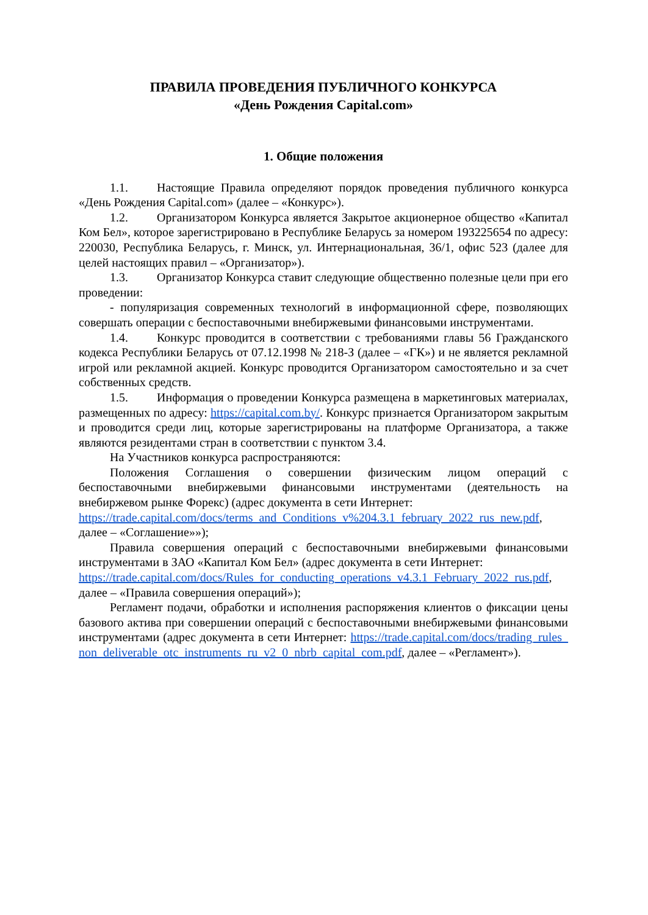ПРАВИЛА ПРОВЕДЕНИЯ ПУБЛИЧНОГО КОНКУРСА
«День Рождения Capital.com»
1. Общие положения
1.1. Настоящие Правила определяют порядок проведения публичного конкурса «День Рождения Capital.com» (далее – «Конкурс»).
1.2. Организатором Конкурса является Закрытое акционерное общество «Капитал Ком Бел», которое зарегистрировано в Республике Беларусь за номером 193225654 по адресу: 220030, Республика Беларусь, г. Минск, ул. Интернациональная, 36/1, офис 523 (далее для целей настоящих правил – «Организатор»).
1.3. Организатор Конкурса ставит следующие общественно полезные цели при его проведении:
- популяризация современных технологий в информационной сфере, позволяющих совершать операции с беспоставочными внебиржевыми финансовыми инструментами.
1.4. Конкурс проводится в соответствии с требованиями главы 56 Гражданского кодекса Республики Беларусь от 07.12.1998 № 218-З (далее – «ГК») и не является рекламной игрой или рекламной акцией. Конкурс проводится Организатором самостоятельно и за счет собственных средств.
1.5. Информация о проведении Конкурса размещена в маркетинговых материалах, размещенных по адресу: https://capital.com.by/. Конкурс признается Организатором закрытым и проводится среди лиц, которые зарегистрированы на платформе Организатора, а также являются резидентами стран в соответствии с пунктом 3.4.
На Участников конкурса распространяются:
Положения Соглашения о совершении физическим лицом операций с беспоставочными внебиржевыми финансовыми инструментами (деятельность на внебиржевом рынке Форекс) (адрес документа в сети Интернет:
https://trade.capital.com/docs/terms_and_Conditions_v%204.3.1_february_2022_rus_new.pdf, далее – «Соглашение»»);
Правила совершения операций с беспоставочными внебиржевыми финансовыми инструментами в ЗАО «Капитал Ком Бел» (адрес документа в сети Интернет:
https://trade.capital.com/docs/Rules_for_conducting_operations_v4.3.1_February_2022_rus.pdf, далее – «Правила совершения операций»);
Регламент подачи, обработки и исполнения распоряжения клиентов о фиксации цены базового актива при совершении операций с беспоставочными внебиржевыми финансовыми инструментами (адрес документа в сети Интернет: https://trade.capital.com/docs/trading_rules_non_deliverable_otc_instruments_ru_v2_0_nbrb_capital_com.pdf, далее – «Регламент»).